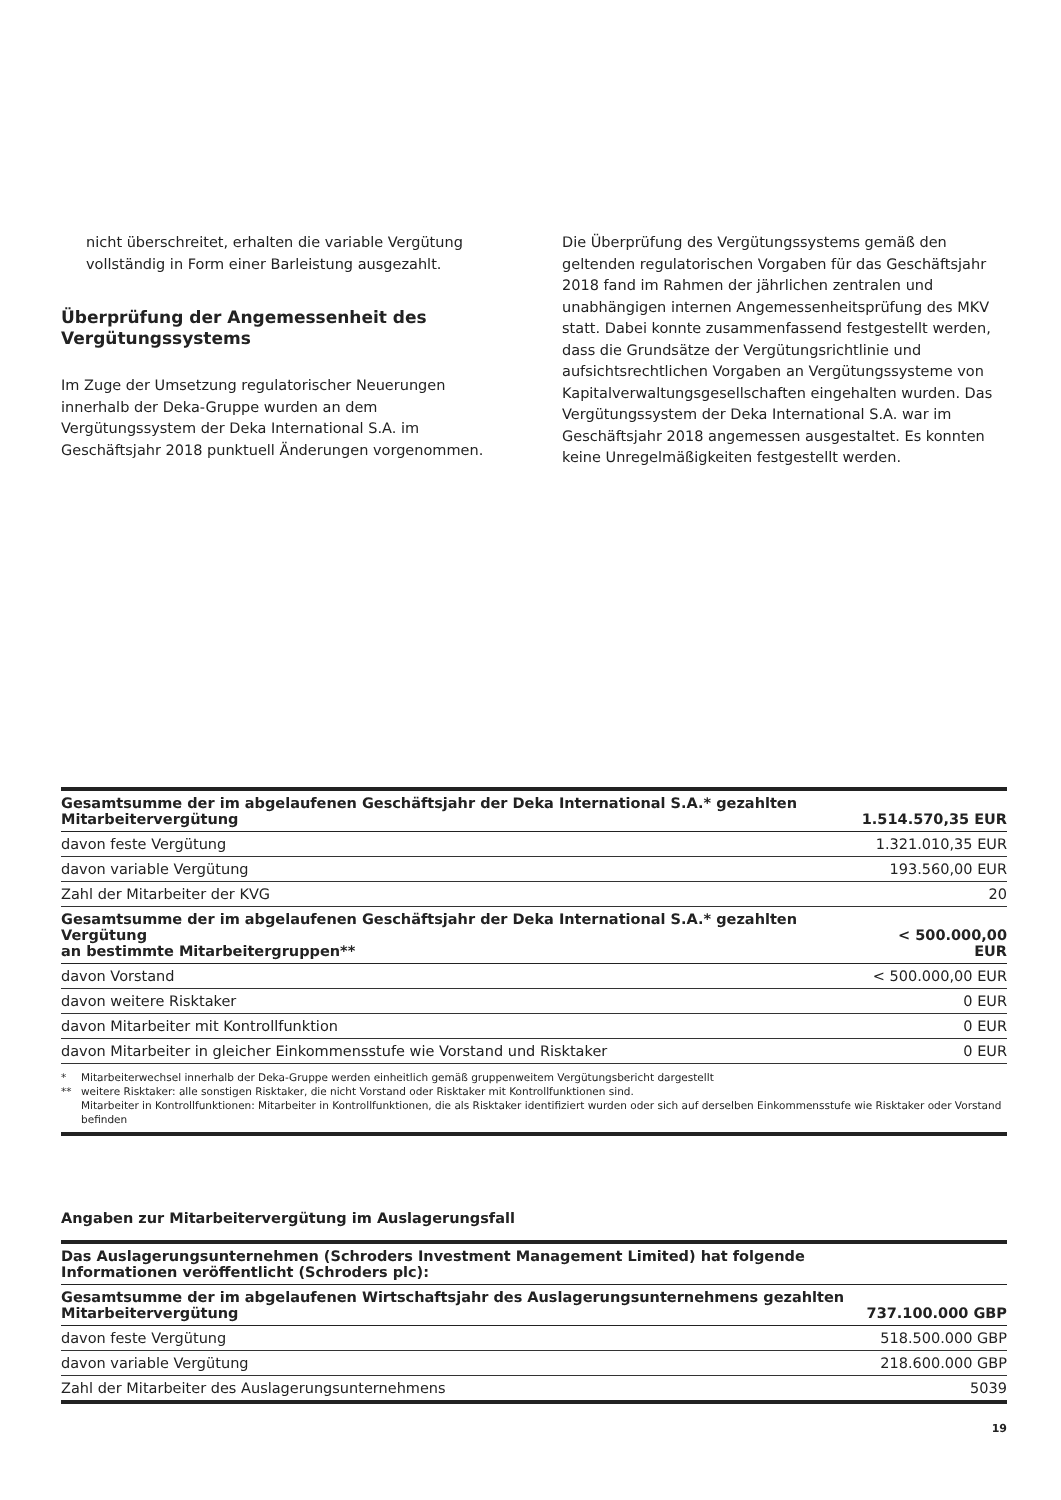nicht überschreitet, erhalten die variable Vergütung vollständig in Form einer Barleistung ausgezahlt.
Überprüfung der Angemessenheit des Vergütungssystems
Im Zuge der Umsetzung regulatorischer Neuerungen innerhalb der Deka-Gruppe wurden an dem Vergütungssystem der Deka International S.A. im Geschäftsjahr 2018 punktuell Änderungen vorgenommen.
Die Überprüfung des Vergütungssystems gemäß den geltenden regulatorischen Vorgaben für das Geschäftsjahr 2018 fand im Rahmen der jährlichen zentralen und unabhängigen internen Angemessenheitsprüfung des MKV statt. Dabei konnte zusammenfassend festgestellt werden, dass die Grundsätze der Vergütungsrichtlinie und aufsichtsrechtlichen Vorgaben an Vergütungssysteme von Kapitalverwaltungsgesellschaften eingehalten wurden. Das Vergütungssystem der Deka International S.A. war im Geschäftsjahr 2018 angemessen ausgestaltet. Es konnten keine Unregelmäßigkeiten festgestellt werden.
| Gesamtsumme der im abgelaufenen Geschäftsjahr der Deka International S.A.* gezahlten Mitarbeitervergütung | 1.514.570,35 EUR |
| davon feste Vergütung | 1.321.010,35 EUR |
| davon variable Vergütung | 193.560,00 EUR |
| Zahl der Mitarbeiter der KVG | 20 |
| Gesamtsumme der im abgelaufenen Geschäftsjahr der Deka International S.A.* gezahlten Vergütung an bestimmte Mitarbeitergruppen** | < 500.000,00 EUR |
| davon Vorstand | < 500.000,00 EUR |
| davon weitere Risktaker | 0 EUR |
| davon Mitarbeiter mit Kontrollfunktion | 0 EUR |
| davon Mitarbeiter in gleicher Einkommensstufe wie Vorstand und Risktaker | 0 EUR |
* Mitarbeiterwechsel innerhalb der Deka-Gruppe werden einheitlich gemäß gruppenweitem Vergütungsbericht dargestellt
** weitere Risktaker: alle sonstigen Risktaker, die nicht Vorstand oder Risktaker mit Kontrollfunktionen sind.
Mitarbeiter in Kontrollfunktionen: Mitarbeiter in Kontrollfunktionen, die als Risktaker identifiziert wurden oder sich auf derselben Einkommensstufe wie Risktaker oder Vorstand befinden
Angaben zur Mitarbeitervergütung im Auslagerungsfall
| Das Auslagerungsunternehmen (Schroders Investment Management Limited) hat folgende Informationen veröffentlicht (Schroders plc): | |
| Gesamtsumme der im abgelaufenen Wirtschaftsjahr des Auslagerungsunternehmens gezahlten Mitarbeitervergütung | 737.100.000 GBP |
| davon feste Vergütung | 518.500.000 GBP |
| davon variable Vergütung | 218.600.000 GBP |
| Zahl der Mitarbeiter des Auslagerungsunternehmens | 5039 |
19